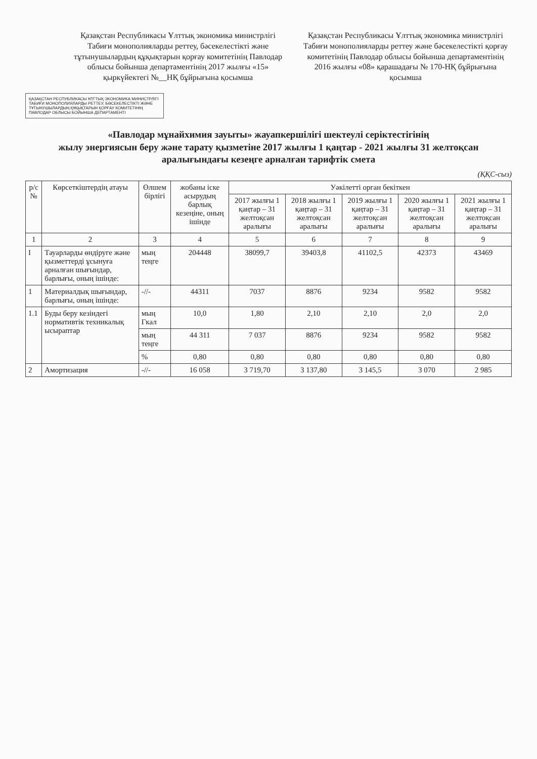Қазақстан Республикасы Ұлттық экономика министрлігі Табиғи монополияларды реттеу, бәсекелестікті және тұтынушылардың құқықтарын қорғау комитетінің Павлодар облысы бойынша департаментінің 2017 жылғы «15» қыркүйектегі №__НҚ бұйрығына қосымша
Қазақстан Республикасы Ұлттық экономика министрлігі Табиғи монополияларды реттеу және бәсекелестікті қорғау комитетінің Павлодар облысы бойынша департаментінің 2016 жылғы «08» қарашадағы № 170-НҚ бұйрығына қосымша
ҚАЗАҚСТАН РЕСПУБЛИКАСЫ ҰЛТТЫҚ ЭКОНОМИКА МИНИСТРЛІГІ ТАБИҒИ МОНОПОЛИЯЛАРДЫ РЕТТЕУ, БӘСЕКЕЛЕСТІКТІ ЖӘНЕ ТҰТЫНУШЫЛАРДЫҢ ҚҰҚЫҚТАРЫН ҚОРҒАУ КОМИТЕТІНІҢ ПАВЛОДАР ОБЛЫСЫ БОЙЫНША ДЕПАРТАМЕНТІ
«Павлодар мұнайхимия зауыты» жауапкершілігі шектеулі серіктестігінің
жылу энергиясын беру және тарату қызметіне 2017 жылғы 1 қаңтар - 2021 жылғы 31 желтоқсан
аралығындағы кезеңге арналған тарифтік смета
(ҚҚС-сыз)
| р/с № | Көрсеткіштердің атауы | Өлшем бірлігі | жобаны іске асырудың барлық кезеңіне, оның ішінде | Уәкілетті орган бекіткен | | | | |
| --- | --- | --- | --- | --- | --- | --- | --- | --- |
| | | | | 2017 жылғы 1 қаңтар – 31 желтоқсан аралығы | 2018 жылғы 1 қаңтар – 31 желтоқсан аралығы | 2019 жылғы 1 қаңтар – 31 желтоқсан аралығы | 2020 жылғы 1 қаңтар – 31 желтоқсан аралығы | 2021 жылғы 1 қаңтар – 31 желтоқсан аралығы |
| 1 | 2 | 3 | 4 | 5 | 6 | 7 | 8 | 9 |
| I | Тауарларды өндіруге және қызметтерді ұсынуға арналған шығындар, барлығы, оның ішінде: | мың теңге | 204448 | 38099,7 | 39403,8 | 41102,5 | 42373 | 43469 |
| 1 | Материалдық шығындар, барлығы, оның ішінде: | -//- | 44311 | 7037 | 8876 | 9234 | 9582 | 9582 |
| 1.1 | Буды беру кезіндегі нормативтік техникалық ысыраптар | мың Гкал | 10,0 | 1,80 | 2,10 | 2,10 | 2,0 | 2,0 |
| | | мың теңге | 44 311 | 7 037 | 8876 | 9234 | 9582 | 9582 |
| | | % | 0,80 | 0,80 | 0,80 | 0,80 | 0,80 | 0,80 |
| 2 | Амортизация | -//- | 16 058 | 3 719,70 | 3 137,80 | 3 145,5 | 3 070 | 2 985 |